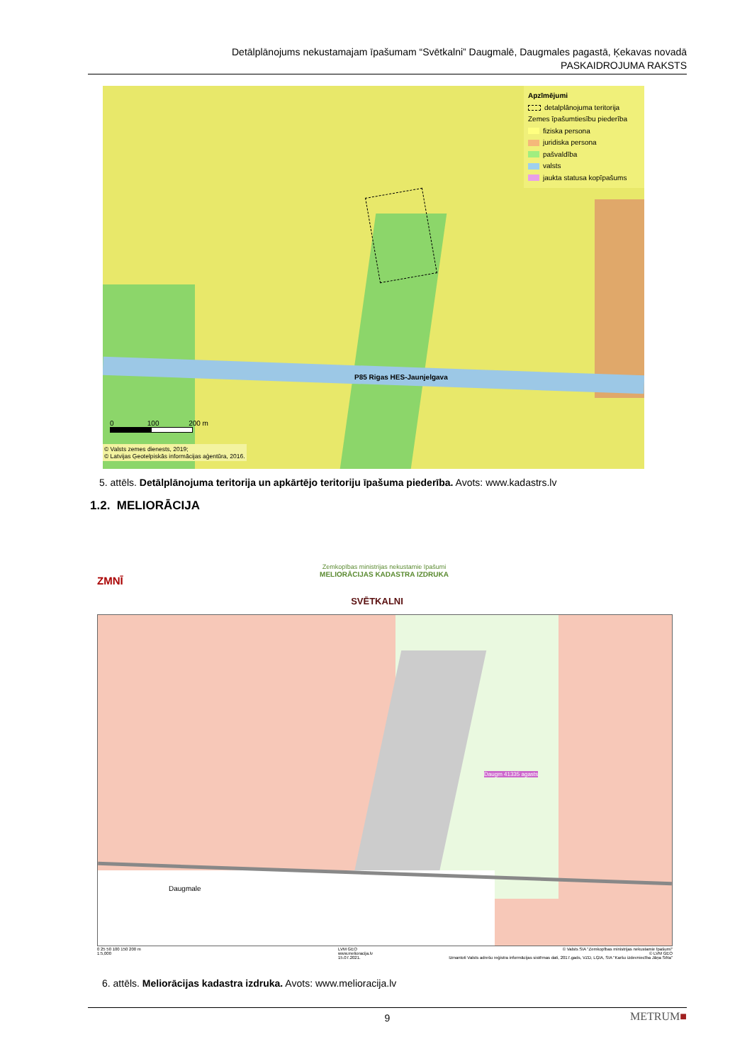Detālplānojums nekustamajam īpašumam “Svētkalni” Daugmalē, Daugmales pagastā, Ķekavas novadā
PASKAIDROJUMA RAKSTS
P85 Rigas HES-Jaunjelgava
Apzīmējumi
detalplānojuma teritorija
Zemes īpašumtiesību piederība
fiziska persona
juridiska persona
pašvaldība
valsts
jaukta statusa kopīpašums
0 100 200 m
© Valsts zemes dienests, 2019;
© Latvijas Ģeotelpiskās informācijas aģentūra, 2016.
5. attēls. Detālplānojuma teritorija un apkārtējo teritoriju īpašuma piederība. Avots: www.kadastrs.lv
1.2. MELIORĀCIJA
ZMNĪ
Zemkopības ministrijas nekustamie īpašumi
MELIORĀCIJAS KADASTRA IZDRUKA
SVĒTKALNI
Daugmale
Daugm 41335 agasts
0 25 50 100 150 200 m
1:5,000
LVM GEO
www.melioracija.lv
15.07.2021.
© Valsts SIA "Zemkopības ministrijas nekustamie īpašumi"
© LVM GEO
Izmantoti Valsts adrešu reģistra informācijas sistēmas dati, 2017.gads, VZD, LĢIA, SIA "Karšu izdevniecība Jāņa Sēta"
6. attēls. Meliorācijas kadastra izdruka. Avots: www.melioracija.lv
9
METRUM■